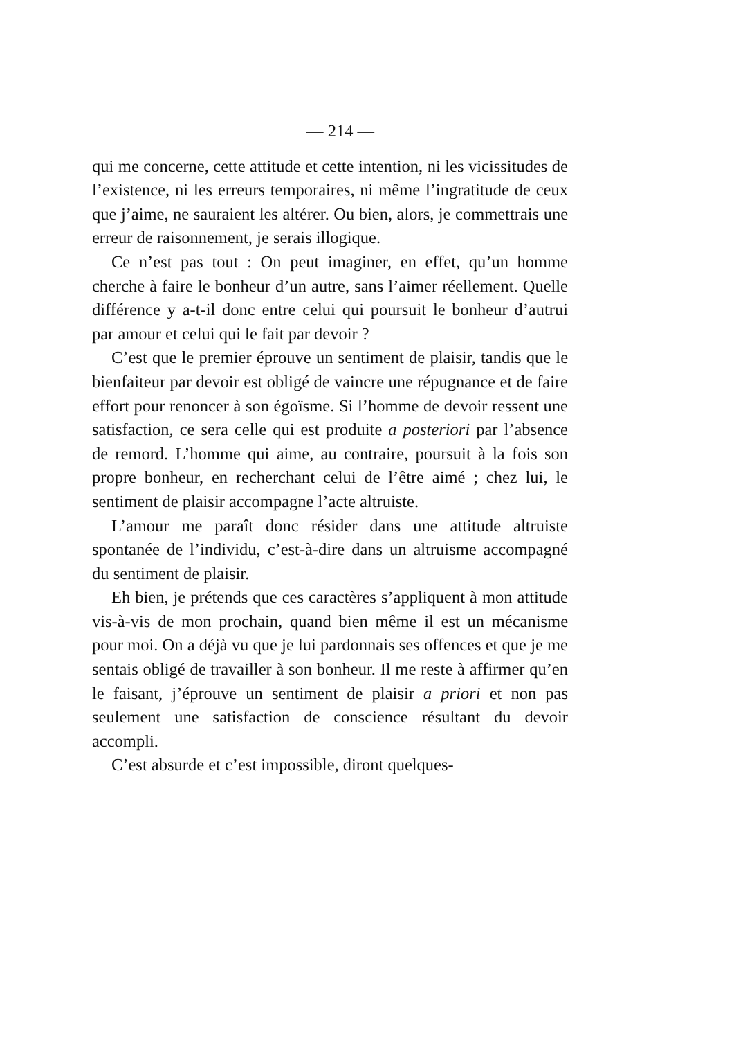— 214 —
qui me concerne, cette attitude et cette intention, ni les vicissitudes de l’existence, ni les erreurs temporaires, ni même l’ingratitude de ceux que j’aime, ne sauraient les altérer. Ou bien, alors, je commettrais une erreur de raisonnement, je serais illogique.
Ce n’est pas tout : On peut imaginer, en effet, qu’un homme cherche à faire le bonheur d’un autre, sans l’aimer réellement. Quelle différence y a-t-il donc entre celui qui poursuit le bonheur d’autrui par amour et celui qui le fait par devoir ?
C’est que le premier éprouve un sentiment de plaisir, tandis que le bienfaiteur par devoir est obligé de vaincre une répugnance et de faire effort pour renoncer à son égoïsme. Si l’homme de devoir ressent une satisfaction, ce sera celle qui est produite a posteriori par l’absence de remord. L’homme qui aime, au contraire, poursuit à la fois son propre bonheur, en recherchant celui de l’être aimé ; chez lui, le sentiment de plaisir accompagne l’acte altruiste.
L’amour me paraît donc résider dans une attitude altruiste spontanée de l’individu, c’est-à-dire dans un altruisme accompagné du sentiment de plaisir.
Eh bien, je prétends que ces caractères s’appliquent à mon attitude vis-à-vis de mon prochain, quand bien même il est un mécanisme pour moi. On a déjà vu que je lui pardonnais ses offences et que je me sentais obligé de travailler à son bonheur. Il me reste à affirmer qu’en le faisant, j’éprouve un sentiment de plaisir a priori et non pas seulement une satisfaction de conscience résultant du devoir accompli.
C’est absurde et c’est impossible, diront quelques-